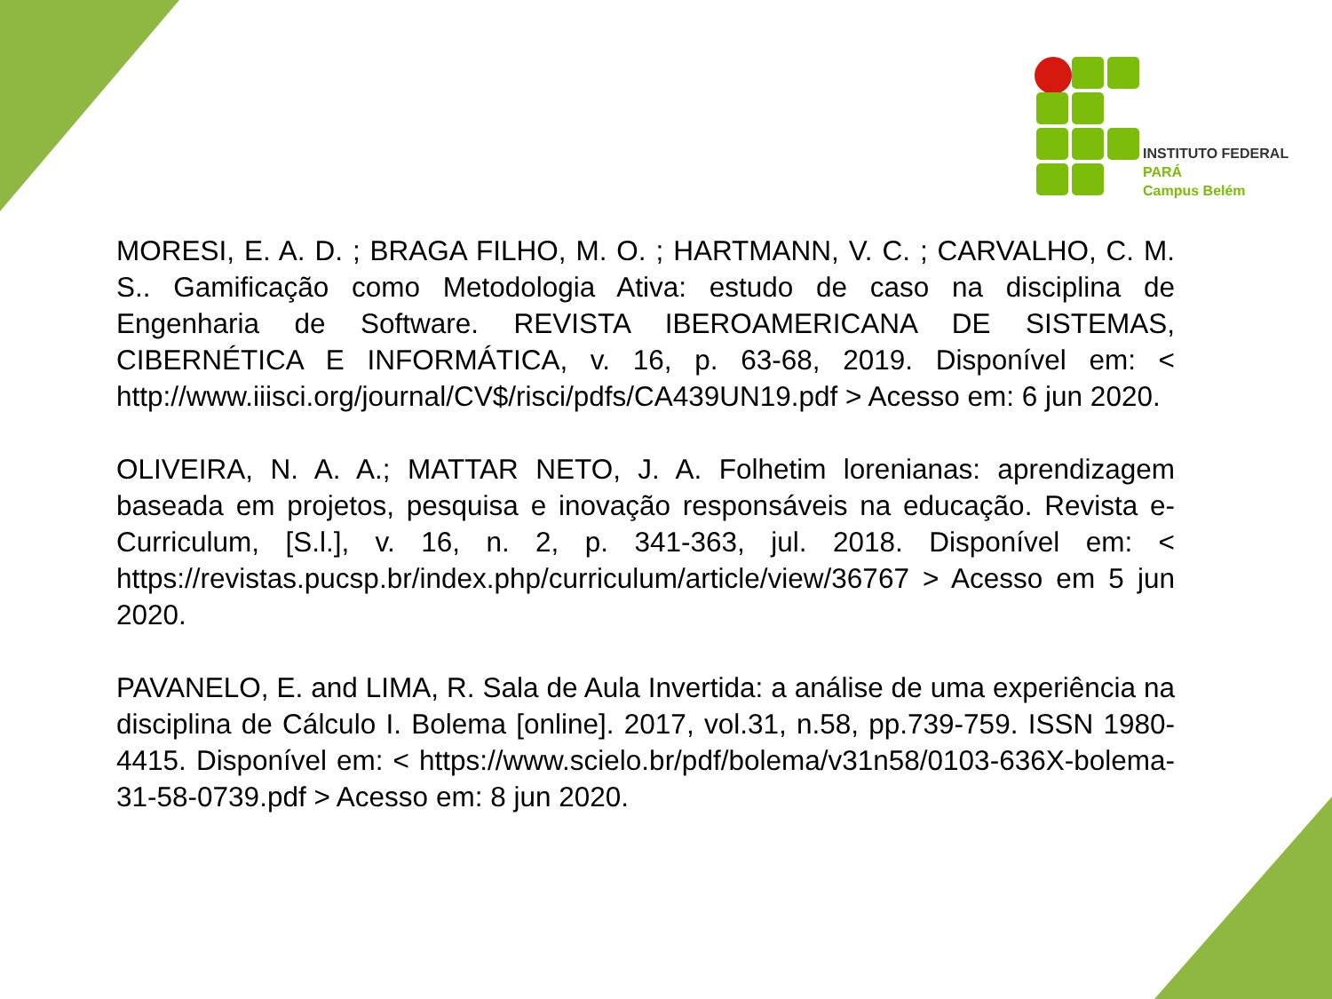INSTITUTO FEDERAL
PARÁ
Campus Belém
MORESI, E. A. D. ; BRAGA FILHO, M. O. ; HARTMANN, V. C. ; CARVALHO, C. M. S.. Gamificação como Metodologia Ativa: estudo de caso na disciplina de Engenharia de Software. REVISTA IBEROAMERICANA DE SISTEMAS, CIBERNÉTICA E INFORMÁTICA, v. 16, p. 63-68, 2019. Disponível em: < http://www.iiisci.org/journal/CV$/risci/pdfs/CA439UN19.pdf > Acesso em: 6 jun 2020.
OLIVEIRA, N. A. A.; MATTAR NETO, J. A. Folhetim lorenianas: aprendizagem baseada em projetos, pesquisa e inovação responsáveis na educação. Revista e-Curriculum, [S.l.], v. 16, n. 2, p. 341-363, jul. 2018. Disponível em: < https://revistas.pucsp.br/index.php/curriculum/article/view/36767 > Acesso em 5 jun 2020.
PAVANELO, E. and LIMA, R. Sala de Aula Invertida: a análise de uma experiência na disciplina de Cálculo I. Bolema [online]. 2017, vol.31, n.58, pp.739-759. ISSN 1980-4415. Disponível em: < https://www.scielo.br/pdf/bolema/v31n58/0103-636X-bolema-31-58-0739.pdf > Acesso em: 8 jun 2020.